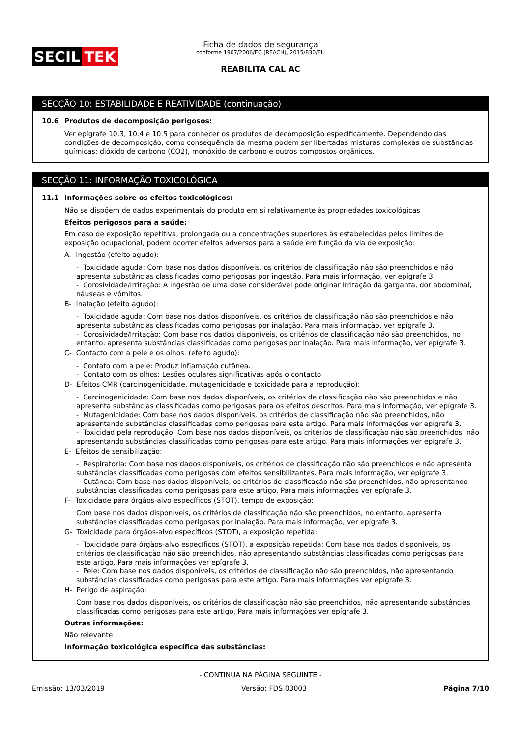SECIL TEK
Ficha de dados de segurança
conforme 1907/2006/EC (REACH), 2015/830/EU
REABILITA CAL AC
SECÇÃO 10: ESTABILIDADE E REATIVIDADE (continuação)
10.6 Produtos de decomposição perigosos:
Ver epígrafe 10.3, 10.4 e 10.5 para conhecer os produtos de decomposição especificamente. Dependendo das condições de decomposição, como consequência da mesma podem ser libertadas misturas complexas de substâncias químicas: dióxido de carbono (CO2), monóxido de carbono e outros compostos orgânicos.
SECÇÃO 11: INFORMAÇÃO TOXICOLÓGICA
11.1 Informações sobre os efeitos toxicológicos:
Não se dispõem de dados experimentais do produto em si relativamente às propriedades toxicológicas
Efeitos perigosos para a saúde:
Em caso de exposição repetitiva, prolongada ou a concentrações superiores às estabelecidas pelos limites de exposição ocupacional, podem ocorrer efeitos adversos para a saúde em função da via de exposição:
A.- Ingestão (efeito agudo):
- Toxicidade aguda: Com base nos dados disponíveis, os critérios de classificação não são preenchidos e não apresenta substâncias classificadas como perigosas por ingestão. Para mais informação, ver epígrafe 3.
- Corosividade/Irritação: A ingestão de uma dose considerável pode originar irritação da garganta, dor abdominal, náuseas e vómitos.
B- Inalação (efeito agudo):
- Toxicidade aguda: Com base nos dados disponíveis, os critérios de classificação não são preenchidos e não apresenta substâncias classificadas como perigosas por inalação. Para mais informação, ver epígrafe 3.
- Corosividade/Irritação: Com base nos dados disponíveis, os critérios de classificação não são preenchidos, no entanto, apresenta substâncias classificadas como perigosas por inalação. Para mais informação, ver epígrafe 3.
C- Contacto com a pele e os olhos. (efeito agudo):
- Contato com a pele: Produz inflamação cutânea.
- Contato com os olhos: Lesões oculares significativas após o contacto
D- Efeitos CMR (carcinogenicidade, mutagenicidade e toxicidade para a reprodução):
- Carcinogenicidade: Com base nos dados disponíveis, os critérios de classificação não são preenchidos e não apresenta substâncias classificadas como perigosas para os efeitos descritos. Para mais informação, ver epígrafe 3.
- Mutagenicidade: Com base nos dados disponíveis, os critérios de classificação não são preenchidos, não apresentando substâncias classificadas como perigosas para este artigo. Para mais informações ver epígrafe 3.
- Toxicidad pela reprodução: Com base nos dados disponíveis, os critérios de classificação não são preenchidos, não apresentando substâncias classificadas como perigosas para este artigo. Para mais informações ver epígrafe 3.
E- Efeitos de sensibilização:
- Respiratoria: Com base nos dados disponíveis, os critérios de classificação não são preenchidos e não apresenta substâncias classificadas como perigosas com efeitos sensibilizantes. Para mais informação, ver epígrafe 3.
- Cutânea: Com base nos dados disponíveis, os critérios de classificação não são preenchidos, não apresentando substâncias classificadas como perigosas para este artigo. Para mais informações ver epígrafe 3.
F- Toxicidade para órgãos-alvo específicos (STOT), tempo de exposição:
Com base nos dados disponíveis, os critérios de classificação não são preenchidos, no entanto, apresenta substâncias classificadas como perigosas por inalação. Para mais informação, ver epígrafe 3.
G- Toxicidade para órgãos-alvo específicos (STOT), a exposição repetida:
- Toxicidade para órgãos-alvo específicos (STOT), a exposição repetida: Com base nos dados disponíveis, os critérios de classificação não são preenchidos, não apresentando substâncias classificadas como perigosas para este artigo. Para mais informações ver epígrafe 3.
- Pele: Com base nos dados disponíveis, os critérios de classificação não são preenchidos, não apresentando substâncias classificadas como perigosas para este artigo. Para mais informações ver epígrafe 3.
H- Perigo de aspiração:
Com base nos dados disponíveis, os critérios de classificação não são preenchidos, não apresentando substâncias classificadas como perigosas para este artigo. Para mais informações ver epígrafe 3.
Outras informações:
Não relevante
Informação toxicológica específica das substâncias:
- CONTINUA NA PÁGINA SEGUINTE -
Emissão: 13/03/2019 Versão: FDS.03003 Página 7/10